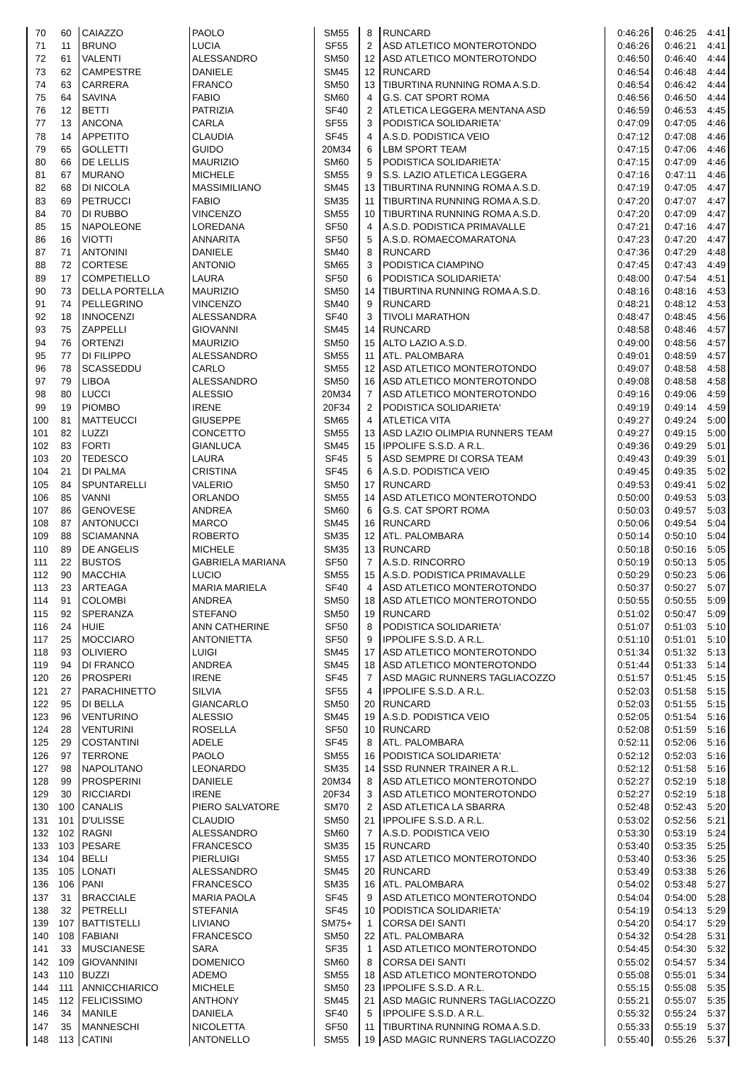| 70 | 60 | CAIAZZO | PAOLO | SM55 | 8 | RUNCARD | 0:46:26 | 0:46:25 | 4:41 |
| 71 | 11 | BRUNO | LUCIA | SF55 | 2 | ASD ATLETICO MONTEROTONDO | 0:46:26 | 0:46:21 | 4:41 |
| 72 | 61 | VALENTI | ALESSANDRO | SM50 | 12 | ASD ATLETICO MONTEROTONDO | 0:46:50 | 0:46:40 | 4:44 |
| 73 | 62 | CAMPESTRE | DANIELE | SM45 | 12 | RUNCARD | 0:46:54 | 0:46:48 | 4:44 |
| 74 | 63 | CARRERA | FRANCO | SM50 | 13 | TIBURTINA RUNNING ROMA A.S.D. | 0:46:54 | 0:46:42 | 4:44 |
| 75 | 64 | SAVINA | FABIO | SM60 | 4 | G.S. CAT SPORT ROMA | 0:46:56 | 0:46:50 | 4:44 |
| 76 | 12 | BETTI | PATRIZIA | SF40 | 2 | ATLETICA LEGGERA MENTANA ASD | 0:46:59 | 0:46:53 | 4:45 |
| 77 | 13 | ANCONA | CARLA | SF55 | 3 | PODISTICA SOLIDARIETA' | 0:47:09 | 0:47:05 | 4:46 |
| 78 | 14 | APPETITO | CLAUDIA | SF45 | 4 | A.S.D. PODISTICA VEIO | 0:47:12 | 0:47:08 | 4:46 |
| 79 | 65 | GOLLETTI | GUIDO | 20M34 | 6 | LBM SPORT TEAM | 0:47:15 | 0:47:06 | 4:46 |
| 80 | 66 | DE LELLIS | MAURIZIO | SM60 | 5 | PODISTICA SOLIDARIETA' | 0:47:15 | 0:47:09 | 4:46 |
| 81 | 67 | MURANO | MICHELE | SM55 | 9 | S.S. LAZIO ATLETICA LEGGERA | 0:47:16 | 0:47:11 | 4:46 |
| 82 | 68 | DI NICOLA | MASSIMILIANO | SM45 | 13 | TIBURTINA RUNNING ROMA A.S.D. | 0:47:19 | 0:47:05 | 4:47 |
| 83 | 69 | PETRUCCI | FABIO | SM35 | 11 | TIBURTINA RUNNING ROMA A.S.D. | 0:47:20 | 0:47:07 | 4:47 |
| 84 | 70 | DI RUBBO | VINCENZO | SM55 | 10 | TIBURTINA RUNNING ROMA A.S.D. | 0:47:20 | 0:47:09 | 4:47 |
| 85 | 15 | NAPOLEONE | LOREDANA | SF50 | 4 | A.S.D. PODISTICA PRIMAVALLE | 0:47:21 | 0:47:16 | 4:47 |
| 86 | 16 | VIOTTI | ANNARITA | SF50 | 5 | A.S.D. ROMAECOMARATONA | 0:47:23 | 0:47:20 | 4:47 |
| 87 | 71 | ANTONINI | DANIELE | SM40 | 8 | RUNCARD | 0:47:36 | 0:47:29 | 4:48 |
| 88 | 72 | CORTESE | ANTONIO | SM65 | 3 | PODISTICA CIAMPINO | 0:47:45 | 0:47:43 | 4:49 |
| 89 | 17 | COMPETIELLO | LAURA | SF50 | 6 | PODISTICA SOLIDARIETA' | 0:48:00 | 0:47:54 | 4:51 |
| 90 | 73 | DELLA PORTELLA | MAURIZIO | SM50 | 14 | TIBURTINA RUNNING ROMA A.S.D. | 0:48:16 | 0:48:16 | 4:53 |
| 91 | 74 | PELLEGRINO | VINCENZO | SM40 | 9 | RUNCARD | 0:48:21 | 0:48:12 | 4:53 |
| 92 | 18 | INNOCENZI | ALESSANDRA | SF40 | 3 | TIVOLI MARATHON | 0:48:47 | 0:48:45 | 4:56 |
| 93 | 75 | ZAPPELLI | GIOVANNI | SM45 | 14 | RUNCARD | 0:48:58 | 0:48:46 | 4:57 |
| 94 | 76 | ORTENZI | MAURIZIO | SM50 | 15 | ALTO LAZIO A.S.D. | 0:49:00 | 0:48:56 | 4:57 |
| 95 | 77 | DI FILIPPO | ALESSANDRO | SM55 | 11 | ATL. PALOMBARA | 0:49:01 | 0:48:59 | 4:57 |
| 96 | 78 | SCASSEDDU | CARLO | SM55 | 12 | ASD ATLETICO MONTEROTONDO | 0:49:07 | 0:48:58 | 4:58 |
| 97 | 79 | LIBOA | ALESSANDRO | SM50 | 16 | ASD ATLETICO MONTEROTONDO | 0:49:08 | 0:48:58 | 4:58 |
| 98 | 80 | LUCCI | ALESSIO | 20M34 | 7 | ASD ATLETICO MONTEROTONDO | 0:49:16 | 0:49:06 | 4:59 |
| 99 | 19 | PIOMBO | IRENE | 20F34 | 2 | PODISTICA SOLIDARIETA' | 0:49:19 | 0:49:14 | 4:59 |
| 100 | 81 | MATTEUCCI | GIUSEPPE | SM65 | 4 | ATLETICA VITA | 0:49:27 | 0:49:24 | 5:00 |
| 101 | 82 | LUZZI | CONCETTO | SM55 | 13 | ASD LAZIO OLIMPIA RUNNERS TEAM | 0:49:27 | 0:49:15 | 5:00 |
| 102 | 83 | FORTI | GIANLUCA | SM45 | 15 | IPPOLIFE S.S.D. A R.L. | 0:49:36 | 0:49:29 | 5:01 |
| 103 | 20 | TEDESCO | LAURA | SF45 | 5 | ASD SEMPRE DI CORSA TEAM | 0:49:43 | 0:49:39 | 5:01 |
| 104 | 21 | DI PALMA | CRISTINA | SF45 | 6 | A.S.D. PODISTICA VEIO | 0:49:45 | 0:49:35 | 5:02 |
| 105 | 84 | SPUNTARELLI | VALERIO | SM50 | 17 | RUNCARD | 0:49:53 | 0:49:41 | 5:02 |
| 106 | 85 | VANNI | ORLANDO | SM55 | 14 | ASD ATLETICO MONTEROTONDO | 0:50:00 | 0:49:53 | 5:03 |
| 107 | 86 | GENOVESE | ANDREA | SM60 | 6 | G.S. CAT SPORT ROMA | 0:50:03 | 0:49:57 | 5:03 |
| 108 | 87 | ANTONUCCI | MARCO | SM45 | 16 | RUNCARD | 0:50:06 | 0:49:54 | 5:04 |
| 109 | 88 | SCIAMANNA | ROBERTO | SM35 | 12 | ATL. PALOMBARA | 0:50:14 | 0:50:10 | 5:04 |
| 110 | 89 | DE ANGELIS | MICHELE | SM35 | 13 | RUNCARD | 0:50:18 | 0:50:16 | 5:05 |
| 111 | 22 | BUSTOS | GABRIELA MARIANA | SF50 | 7 | A.S.D. RINCORRO | 0:50:19 | 0:50:13 | 5:05 |
| 112 | 90 | MACCHIA | LUCIO | SM55 | 15 | A.S.D. PODISTICA PRIMAVALLE | 0:50:29 | 0:50:23 | 5:06 |
| 113 | 23 | ARTEAGA | MARIA MARIELA | SF40 | 4 | ASD ATLETICO MONTEROTONDO | 0:50:37 | 0:50:27 | 5:07 |
| 114 | 91 | COLOMBI | ANDREA | SM50 | 18 | ASD ATLETICO MONTEROTONDO | 0:50:55 | 0:50:55 | 5:09 |
| 115 | 92 | SPERANZA | STEFANO | SM50 | 19 | RUNCARD | 0:51:02 | 0:50:47 | 5:09 |
| 116 | 24 | HUIE | ANN CATHERINE | SF50 | 8 | PODISTICA SOLIDARIETA' | 0:51:07 | 0:51:03 | 5:10 |
| 117 | 25 | MOCCIARO | ANTONIETTA | SF50 | 9 | IPPOLIFE S.S.D. A R.L. | 0:51:10 | 0:51:01 | 5:10 |
| 118 | 93 | OLIVIERO | LUIGI | SM45 | 17 | ASD ATLETICO MONTEROTONDO | 0:51:34 | 0:51:32 | 5:13 |
| 119 | 94 | DI FRANCO | ANDREA | SM45 | 18 | ASD ATLETICO MONTEROTONDO | 0:51:44 | 0:51:33 | 5:14 |
| 120 | 26 | PROSPERI | IRENE | SF45 | 7 | ASD MAGIC RUNNERS TAGLIACOZZO | 0:51:57 | 0:51:45 | 5:15 |
| 121 | 27 | PARACHINETTO | SILVIA | SF55 | 4 | IPPOLIFE S.S.D. A R.L. | 0:52:03 | 0:51:58 | 5:15 |
| 122 | 95 | DI BELLA | GIANCARLO | SM50 | 20 | RUNCARD | 0:52:03 | 0:51:55 | 5:15 |
| 123 | 96 | VENTURINO | ALESSIO | SM45 | 19 | A.S.D. PODISTICA VEIO | 0:52:05 | 0:51:54 | 5:16 |
| 124 | 28 | VENTURINI | ROSELLA | SF50 | 10 | RUNCARD | 0:52:08 | 0:51:59 | 5:16 |
| 125 | 29 | COSTANTINI | ADELE | SF45 | 8 | ATL. PALOMBARA | 0:52:11 | 0:52:06 | 5:16 |
| 126 | 97 | TERRONE | PAOLO | SM55 | 16 | PODISTICA SOLIDARIETA' | 0:52:12 | 0:52:03 | 5:16 |
| 127 | 98 | NAPOLITANO | LEONARDO | SM35 | 14 | SSD RUNNER TRAINER A R.L. | 0:52:12 | 0:51:58 | 5:16 |
| 128 | 99 | PROSPERINI | DANIELE | 20M34 | 8 | ASD ATLETICO MONTEROTONDO | 0:52:27 | 0:52:19 | 5:18 |
| 129 | 30 | RICCIARDI | IRENE | 20F34 | 3 | ASD ATLETICO MONTEROTONDO | 0:52:27 | 0:52:19 | 5:18 |
| 130 | 100 | CANALIS | PIERO SALVATORE | SM70 | 2 | ASD ATLETICA LA SBARRA | 0:52:48 | 0:52:43 | 5:20 |
| 131 | 101 | D'ULISSE | CLAUDIO | SM50 | 21 | IPPOLIFE S.S.D. A R.L. | 0:53:02 | 0:52:56 | 5:21 |
| 132 | 102 | RAGNI | ALESSANDRO | SM60 | 7 | A.S.D. PODISTICA VEIO | 0:53:30 | 0:53:19 | 5:24 |
| 133 | 103 | PESARE | FRANCESCO | SM35 | 15 | RUNCARD | 0:53:40 | 0:53:35 | 5:25 |
| 134 | 104 | BELLI | PIERLUIGI | SM55 | 17 | ASD ATLETICO MONTEROTONDO | 0:53:40 | 0:53:36 | 5:25 |
| 135 | 105 | LONATI | ALESSANDRO | SM45 | 20 | RUNCARD | 0:53:49 | 0:53:38 | 5:26 |
| 136 | 106 | PANI | FRANCESCO | SM35 | 16 | ATL. PALOMBARA | 0:54:02 | 0:53:48 | 5:27 |
| 137 | 31 | BRACCIALE | MARIA PAOLA | SF45 | 9 | ASD ATLETICO MONTEROTONDO | 0:54:04 | 0:54:00 | 5:28 |
| 138 | 32 | PETRELLI | STEFANIA | SF45 | 10 | PODISTICA SOLIDARIETA' | 0:54:19 | 0:54:13 | 5:29 |
| 139 | 107 | BATTISTELLI | LIVIANO | SM75+ | 1 | CORSA DEI SANTI | 0:54:20 | 0:54:17 | 5:29 |
| 140 | 108 | FABIANI | FRANCESCO | SM50 | 22 | ATL. PALOMBARA | 0:54:32 | 0:54:28 | 5:31 |
| 141 | 33 | MUSCIANESE | SARA | SF35 | 1 | ASD ATLETICO MONTEROTONDO | 0:54:45 | 0:54:30 | 5:32 |
| 142 | 109 | GIOVANNINI | DOMENICO | SM60 | 8 | CORSA DEI SANTI | 0:55:02 | 0:54:57 | 5:34 |
| 143 | 110 | BUZZI | ADEMO | SM55 | 18 | ASD ATLETICO MONTEROTONDO | 0:55:08 | 0:55:01 | 5:34 |
| 144 | 111 | ANNICCHIARICO | MICHELE | SM50 | 23 | IPPOLIFE S.S.D. A R.L. | 0:55:15 | 0:55:08 | 5:35 |
| 145 | 112 | FELICISSIMO | ANTHONY | SM45 | 21 | ASD MAGIC RUNNERS TAGLIACOZZO | 0:55:21 | 0:55:07 | 5:35 |
| 146 | 34 | MANILE | DANIELA | SF40 | 5 | IPPOLIFE S.S.D. A R.L. | 0:55:32 | 0:55:24 | 5:37 |
| 147 | 35 | MANNESCHI | NICOLETTA | SF50 | 11 | TIBURTINA RUNNING ROMA A.S.D. | 0:55:33 | 0:55:19 | 5:37 |
| 148 | 113 | CATINI | ANTONELLO | SM55 | 19 | ASD MAGIC RUNNERS TAGLIACOZZO | 0:55:40 | 0:55:26 | 5:37 |